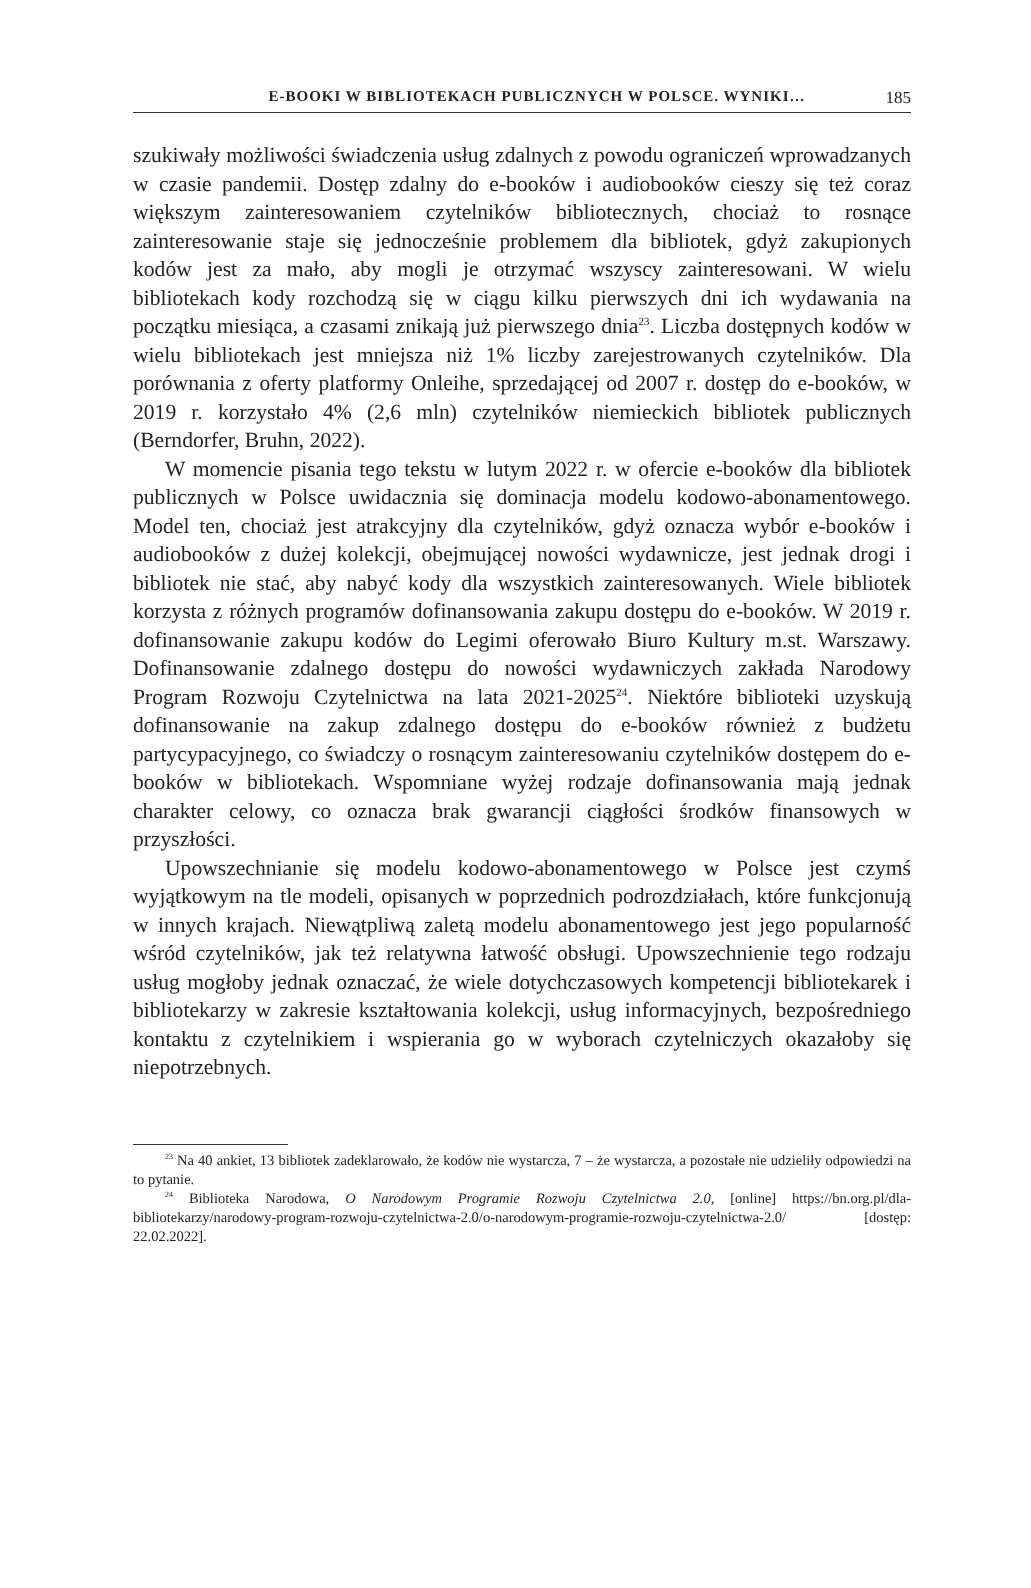E-BOOKI W BIBLIOTEKACH PUBLICZNYCH W POLSCE. WYNIKI… 185
szukiwały możliwości świadczenia usług zdalnych z powodu ograniczeń wprowadzanych w czasie pandemii. Dostęp zdalny do e-booków i audiobooków cieszy się też coraz większym zainteresowaniem czytelników bibliotecznych, chociaż to rosnące zainteresowanie staje się jednocześnie problemem dla bibliotek, gdyż zakupionych kodów jest za mało, aby mogli je otrzymać wszyscy zainteresowani. W wielu bibliotekach kody rozchodzą się w ciągu kilku pierwszych dni ich wydawania na początku miesiąca, a czasami znikają już pierwszego dnia<sup>23</sup>. Liczba dostępnych kodów w wielu bibliotekach jest mniejsza niż 1% liczby zarejestrowanych czytelników. Dla porównania z oferty platformy Onleihe, sprzedającej od 2007 r. dostęp do e-booków, w 2019 r. korzystało 4% (2,6 mln) czytelników niemieckich bibliotek publicznych (Berndorfer, Bruhn, 2022).
W momencie pisania tego tekstu w lutym 2022 r. w ofercie e-booków dla bibliotek publicznych w Polsce uwidacznia się dominacja modelu kodowo-abonamentowego. Model ten, chociaż jest atrakcyjny dla czytelników, gdyż oznacza wybór e-booków i audiobooków z dużej kolekcji, obejmującej nowości wydawnicze, jest jednak drogi i bibliotek nie stać, aby nabyć kody dla wszystkich zainteresowanych. Wiele bibliotek korzysta z różnych programów dofinansowania zakupu dostępu do e-booków. W 2019 r. dofinansowanie zakupu kodów do Legimi oferowało Biuro Kultury m.st. Warszawy. Dofinansowanie zdalnego dostępu do nowości wydawniczych zakłada Narodowy Program Rozwoju Czytelnictwa na lata 2021-2025<sup>24</sup>. Niektóre biblioteki uzyskują dofinansowanie na zakup zdalnego dostępu do e-booków również z budżetu partycypacyjnego, co świadczy o rosnącym zainteresowaniu czytelników dostępem do e-booków w bibliotekach. Wspomniane wyżej rodzaje dofinansowania mają jednak charakter celowy, co oznacza brak gwarancji ciągłości środków finansowych w przyszłości.
Upowszechnianie się modelu kodowo-abonamentowego w Polsce jest czymś wyjątkowym na tle modeli, opisanych w poprzednich podrozdziałach, które funkcjonują w innych krajach. Niewątpliwą zaletą modelu abonamentowego jest jego popularność wśród czytelników, jak też relatywna łatwość obsługi. Upowszechnienie tego rodzaju usług mogłoby jednak oznaczać, że wiele dotychczasowych kompetencji bibliotekarek i bibliotekarzy w zakresie kształtowania kolekcji, usług informacyjnych, bezpośredniego kontaktu z czytelnikiem i wspierania go w wyborach czytelniczych okazałoby się niepotrzebnych.
<sup>23</sup> Na 40 ankiet, 13 bibliotek zadeklarowało, że kodów nie wystarcza, 7 – że wystarcza, a pozostałe nie udzieliły odpowiedzi na to pytanie.
<sup>24</sup> Biblioteka Narodowa, O Narodowym Programie Rozwoju Czytelnictwa 2.0, [online] https://bn.org.pl/dla-bibliotekarzy/narodowy-program-rozwoju-czytelnictwa-2.0/o-narodowym-programie-rozwoju-czytelnictwa-2.0/ [dostęp: 22.02.2022].